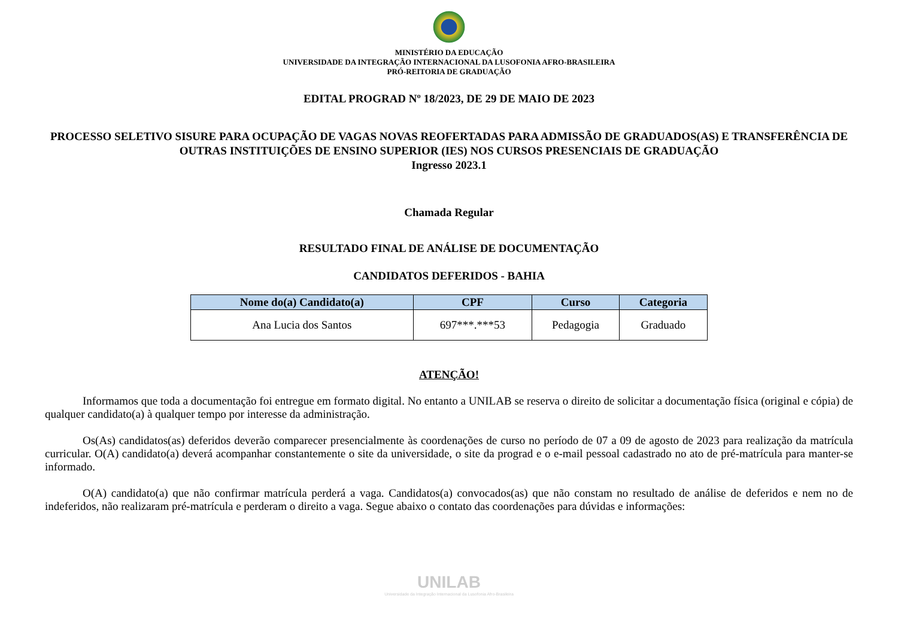MINISTÉRIO DA EDUCAÇÃO
UNIVERSIDADE DA INTEGRAÇÃO INTERNACIONAL DA LUSOFONIA AFRO-BRASILEIRA
PRÓ-REITORIA DE GRADUAÇÃO
EDITAL PROGRAD Nº 18/2023, DE 29 DE MAIO DE 2023
PROCESSO SELETIVO SISURE PARA OCUPAÇÃO DE VAGAS NOVAS REOFERTADAS PARA ADMISSÃO DE GRADUADOS(AS) E TRANSFERÊNCIA DE OUTRAS INSTITUIÇÕES DE ENSINO SUPERIOR (IES) NOS CURSOS PRESENCIAIS DE GRADUAÇÃO
Ingresso 2023.1
Chamada Regular
RESULTADO FINAL DE ANÁLISE DE DOCUMENTAÇÃO
CANDIDATOS DEFERIDOS - BAHIA
| Nome do(a) Candidato(a) | CPF | Curso | Categoria |
| --- | --- | --- | --- |
| Ana Lucia dos Santos | 697***.***53 | Pedagogia | Graduado |
ATENÇÃO!
Informamos que toda a documentação foi entregue em formato digital. No entanto a UNILAB se reserva o direito de solicitar a documentação física (original e cópia) de qualquer candidato(a) à qualquer tempo por interesse da administração.
Os(As) candidatos(as) deferidos deverão comparecer presencialmente às coordenações de curso no período de 07 a 09 de agosto de 2023 para realização da matrícula curricular. O(A) candidato(a) deverá acompanhar constantemente o site da universidade, o site da prograd e o e-mail pessoal cadastrado no ato de pré-matrícula para manter-se informado.
O(A) candidato(a) que não confirmar matrícula perderá a vaga. Candidatos(a) convocados(as) que não constam no resultado de análise de deferidos e nem no de indeferidos, não realizaram pré-matrícula e perderam o direito a vaga. Segue abaixo o contato das coordenações para dúvidas e informações:
UNILAB
Universidade da Integração Internacional da Lusofonia Afro-Brasileira